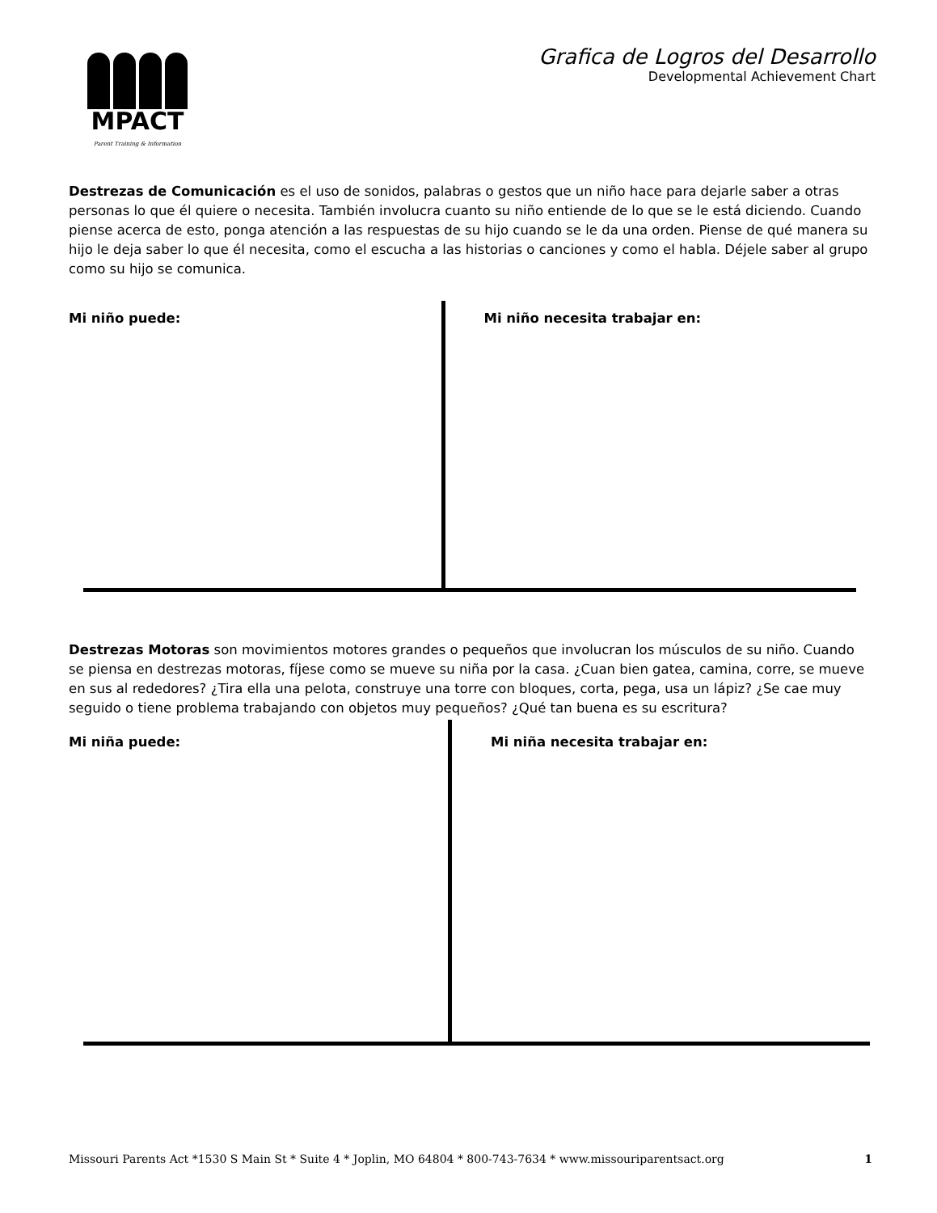MPACT
Parent Training & Information
Grafica de Logros del Desarrollo
Developmental Achievement Chart
Destrezas de Comunicación es el uso de sonidos, palabras o gestos que un niño hace para dejarle saber a otras personas lo que él quiere o necesita. También involucra cuanto su niño entiende de lo que se le está diciendo. Cuando piense acerca de esto, ponga atención a las respuestas de su hijo cuando se le da una orden. Piense de qué manera su hijo le deja saber lo que él necesita, como el escucha a las historias o canciones y como el habla. Déjele saber al grupo como su hijo se comunica.
Mi niño puede: Mi niño necesita trabajar en:
Destrezas Motoras son movimientos motores grandes o pequeños que involucran los músculos de su niño. Cuando se piensa en destrezas motoras, fíjese como se mueve su niña por la casa. ¿Cuan bien gatea, camina, corre, se mueve en sus al rededores? ¿Tira ella una pelota, construye una torre con bloques, corta, pega, usa un lápiz? ¿Se cae muy seguido o tiene problema trabajando con objetos muy pequeños? ¿Qué tan buena es su escritura?
Mi niña puede: Mi niña necesita trabajar en:
Missouri Parents Act *1530 S Main St * Suite 4 * Joplin, MO 64804 * 800-743-7634 * www.missouriparentsact.org 1